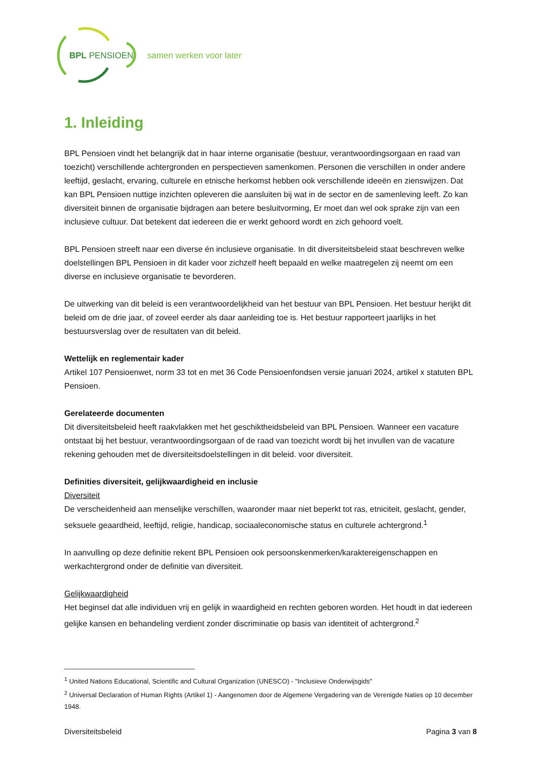BPL PENSIOEN
samen werken voor later
1. Inleiding
BPL Pensioen vindt het belangrijk dat in haar interne organisatie (bestuur, verantwoordingsorgaan en raad van toezicht) verschillende achtergronden en perspectieven samenkomen. Personen die verschillen in onder andere leeftijd, geslacht, ervaring, culturele en etnische herkomst hebben ook verschillende ideeën en zienswijzen. Dat kan BPL Pensioen nuttige inzichten opleveren die aansluiten bij wat in de sector en de samenleving leeft. Zo kan diversiteit binnen de organisatie bijdragen aan betere besluitvorming, Er moet dan wel ook sprake zijn van een inclusieve cultuur. Dat betekent dat iedereen die er werkt gehoord wordt en zich gehoord voelt.
BPL Pensioen streeft naar een diverse én inclusieve organisatie. In dit diversiteitsbeleid staat beschreven welke doelstellingen BPL Pensioen in dit kader voor zichzelf heeft bepaald en welke maatregelen zij neemt om een diverse en inclusieve organisatie te bevorderen.
De uitwerking van dit beleid is een verantwoordelijkheid van het bestuur van BPL Pensioen. Het bestuur herijkt dit beleid om de drie jaar, of zoveel eerder als daar aanleiding toe is. Het bestuur rapporteert jaarlijks in het bestuursverslag over de resultaten van dit beleid.
Wettelijk en reglementair kader
Artikel 107 Pensioenwet, norm 33 tot en met 36 Code Pensioenfondsen versie januari 2024, artikel x statuten BPL Pensioen.
Gerelateerde documenten
Dit diversiteitsbeleid heeft raakvlakken met het geschiktheidsbeleid van BPL Pensioen. Wanneer een vacature ontstaat bij het bestuur, verantwoordingsorgaan of de raad van toezicht wordt bij het invullen van de vacature rekening gehouden met de diversiteitsdoelstellingen in dit beleid. voor diversiteit.
Definities diversiteit, gelijkwaardigheid en inclusie
Diversiteit
De verscheidenheid aan menselijke verschillen, waaronder maar niet beperkt tot ras, etniciteit, geslacht, gender, seksuele geaardheid, leeftijd, religie, handicap, sociaaleconomische status en culturele achtergrond.<sup>1</sup>
In aanvulling op deze definitie rekent BPL Pensioen ook persoonskenmerken/karaktereigenschappen en werkachtergrond onder de definitie van diversiteit.
Gelijkwaardigheid
Het beginsel dat alle individuen vrij en gelijk in waardigheid en rechten geboren worden. Het houdt in dat iedereen gelijke kansen en behandeling verdient zonder discriminatie op basis van identiteit of achtergrond.<sup>2</sup>
<sup>1</sup> United Nations Educational, Scientific and Cultural Organization (UNESCO) - "Inclusieve Onderwijsgids"
<sup>2</sup> Universal Declaration of Human Rights (Artikel 1) - Aangenomen door de Algemene Vergadering van de Verenigde Naties op 10 december 1948.
Diversiteitsbeleid Pagina 3 van 8